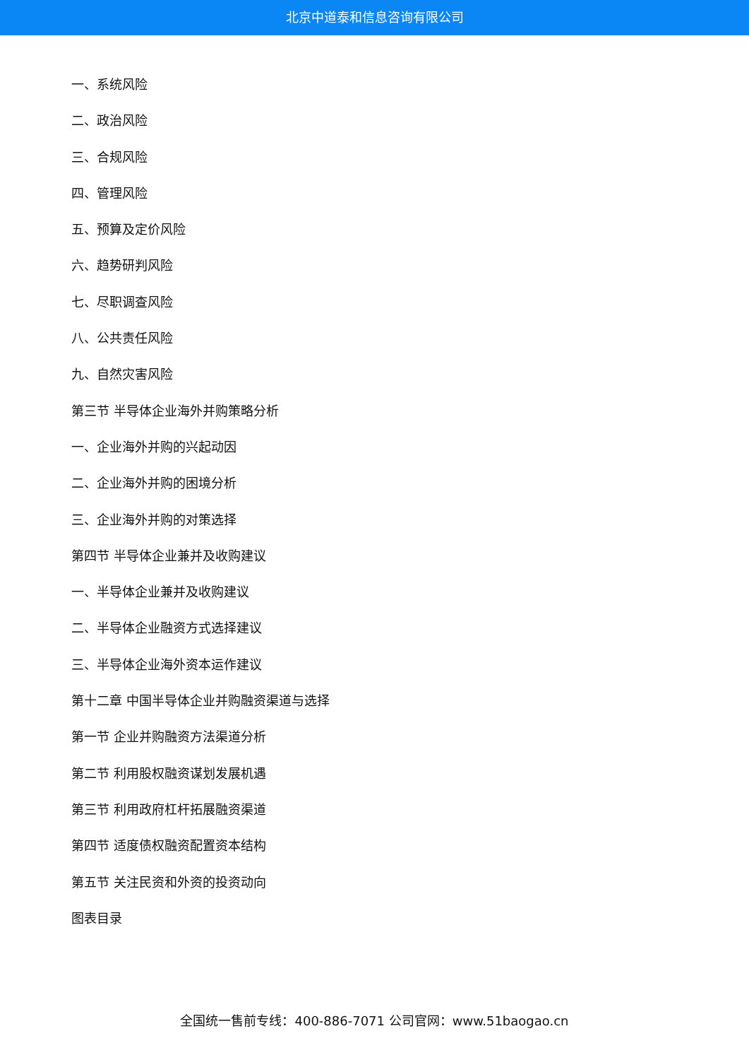北京中道泰和信息咨询有限公司
一、系统风险
二、政治风险
三、合规风险
四、管理风险
五、预算及定价风险
六、趋势研判风险
七、尽职调查风险
八、公共责任风险
九、自然灾害风险
第三节 半导体企业海外并购策略分析
一、企业海外并购的兴起动因
二、企业海外并购的困境分析
三、企业海外并购的对策选择
第四节 半导体企业兼并及收购建议
一、半导体企业兼并及收购建议
二、半导体企业融资方式选择建议
三、半导体企业海外资本运作建议
第十二章 中国半导体企业并购融资渠道与选择
第一节 企业并购融资方法渠道分析
第二节 利用股权融资谋划发展机遇
第三节 利用政府杠杆拓展融资渠道
第四节 适度债权融资配置资本结构
第五节 关注民资和外资的投资动向
图表目录
全国统一售前专线：400-886-7071 公司官网：www.51baogao.cn